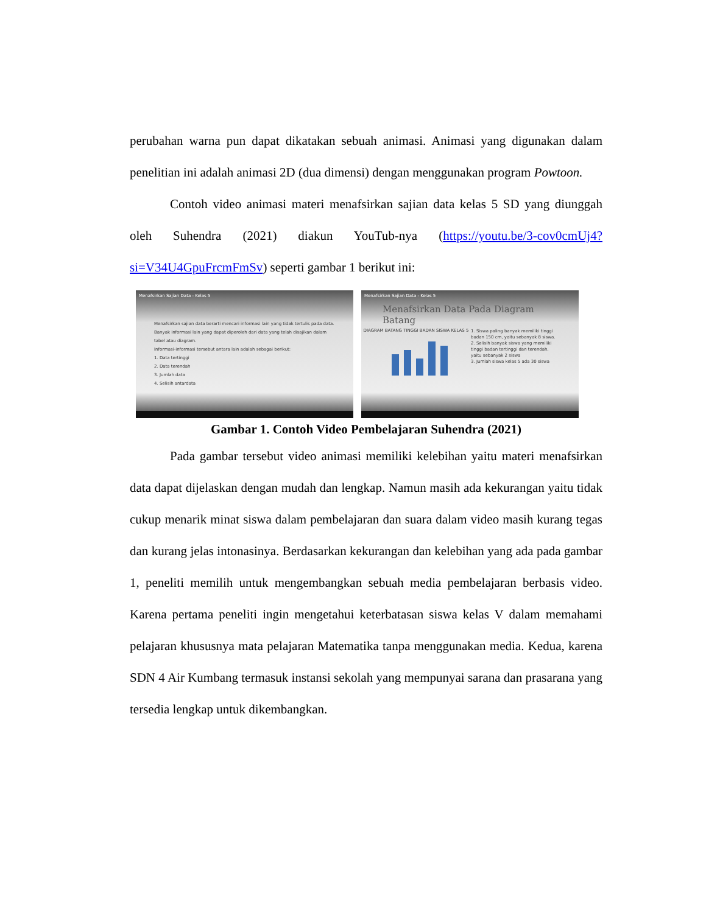perubahan warna pun dapat dikatakan sebuah animasi. Animasi yang digunakan dalam penelitian ini adalah animasi 2D (dua dimensi) dengan menggunakan program Powtoon.
Contoh video animasi materi menafsirkan sajian data kelas 5 SD yang diunggah oleh Suhendra (2021) diakun YouTub-nya (https://youtu.be/3-cov0cmUj4?si=V34U4GpuFrcmFmSv) seperti gambar 1 berikut ini:
Menafsirkan Sajian Data - Kelas 5
Menafsirkan sajian data berarti mencari informasi lain yang tidak tertulis pada data.
Banyak informasi lain yang dapat diperoleh dari data yang telah disajikan dalam tabel atau diagram.
Informasi-informasi tersebut antara lain adalah sebagai berikut:
1. Data tertinggi
2. Data terendah
3. Jumlah data
4. Selisih antardata
Menafsirkan Sajian Data - Kelas 5
Menafsirkan Data Pada Diagram Batang
DIAGRAM BATANG TINGGI BADAN SISWA KELAS 5
1. Siswa paling banyak memiliki tinggi badan 150 cm, yaitu sebanyak 8 siswa.
2. Selisih banyak siswa yang memiliki tinggi badan tertinggi dan terendah, yaitu sebanyak 2 siswa
3. Jumlah siswa kelas 5 ada 30 siswa
Gambar 1. Contoh Video Pembelajaran Suhendra (2021)
Pada gambar tersebut video animasi memiliki kelebihan yaitu materi menafsirkan data dapat dijelaskan dengan mudah dan lengkap. Namun masih ada kekurangan yaitu tidak cukup menarik minat siswa dalam pembelajaran dan suara dalam video masih kurang tegas dan kurang jelas intonasinya. Berdasarkan kekurangan dan kelebihan yang ada pada gambar 1, peneliti memilih untuk mengembangkan sebuah media pembelajaran berbasis video. Karena pertama peneliti ingin mengetahui keterbatasan siswa kelas V dalam memahami pelajaran khususnya mata pelajaran Matematika tanpa menggunakan media. Kedua, karena SDN 4 Air Kumbang termasuk instansi sekolah yang mempunyai sarana dan prasarana yang tersedia lengkap untuk dikembangkan.